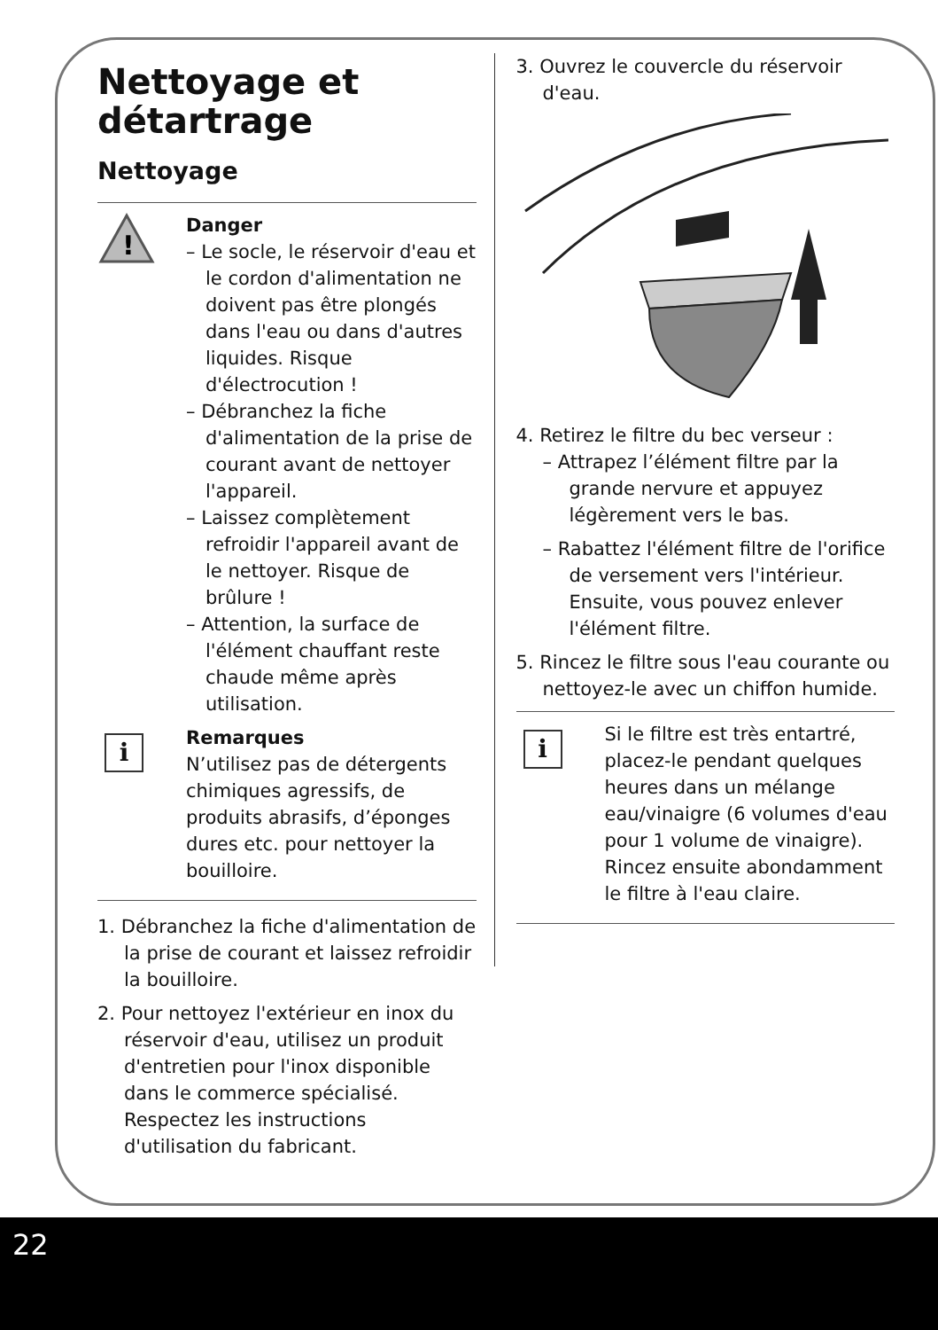Nettoyage et détartrage
Nettoyage
!
Danger
– Le socle, le réservoir d'eau et le cordon d'alimentation ne doivent pas être plongés dans l'eau ou dans d'autres liquides. Risque d'électrocution !
– Débranchez la fiche d'alimentation de la prise de courant avant de nettoyer l'appareil.
– Laissez complètement refroidir l'appareil avant de le nettoyer. Risque de brûlure !
– Attention, la surface de l'élément chauffant reste chaude même après utilisation.
i
Remarques
N’utilisez pas de détergents chimiques agressifs, de produits abrasifs, d’éponges dures etc. pour nettoyer la bouilloire.
1. Débranchez la fiche d'alimentation de la prise de courant et laissez refroidir la bouilloire.
2. Pour nettoyez l'extérieur en inox du réservoir d'eau, utilisez un produit d'entretien pour l'inox disponible dans le commerce spécialisé. Respectez les instructions d'utilisation du fabricant.
3. Ouvrez le couvercle du réservoir d'eau.
4. Retirez le filtre du bec verseur :
– Attrapez l’élément filtre par la grande nervure et appuyez légèrement vers le bas.
– Rabattez l'élément filtre de l'orifice de versement vers l'intérieur. Ensuite, vous pouvez enlever l'élément filtre.
5. Rincez le filtre sous l'eau courante ou nettoyez-le avec un chiffon humide.
i
Si le filtre est très entartré, placez-le pendant quelques heures dans un mélange eau/vinaigre (6 volumes d'eau pour 1 volume de vinaigre). Rincez ensuite abondamment le filtre à l'eau claire.
22